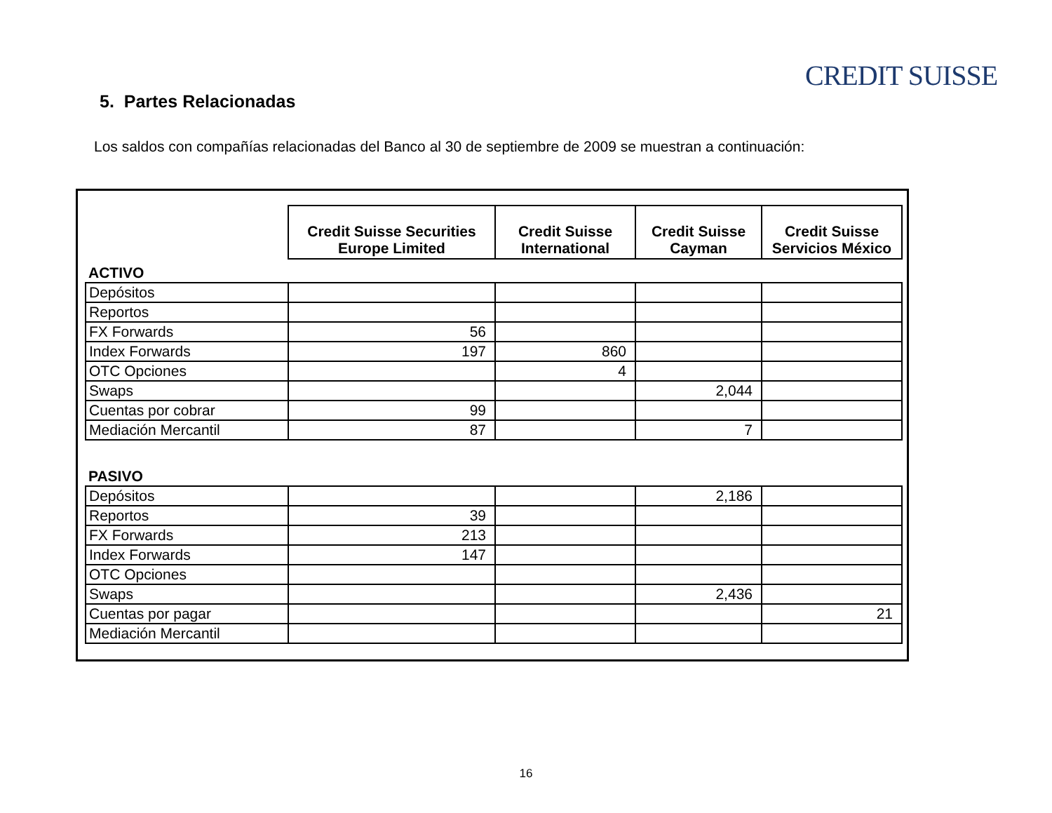CREDIT SUISSE
5. Partes Relacionadas
Los saldos con compañías relacionadas del Banco al 30 de septiembre de 2009 se muestran a continuación:
| | Credit Suisse Securities Europe Limited | Credit Suisse International | Credit Suisse Cayman | Credit Suisse Servicios México |
| ACTIVO | | | | |
| Depósitos | | | | |
| Reportos | | | | |
| FX Forwards | 56 | | | |
| Index Forwards | 197 | 860 | | |
| OTC Opciones | | 4 | | |
| Swaps | | | 2,044 | |
| Cuentas por cobrar | 99 | | | |
| Mediación Mercantil | 87 | | 7 | |
| PASIVO | | | | |
| Depósitos | | | 2,186 | |
| Reportos | 39 | | | |
| FX Forwards | 213 | | | |
| Index Forwards | 147 | | | |
| OTC Opciones | | | | |
| Swaps | | | 2,436 | |
| Cuentas por pagar | | | | 21 |
| Mediación Mercantil | | | | |
16